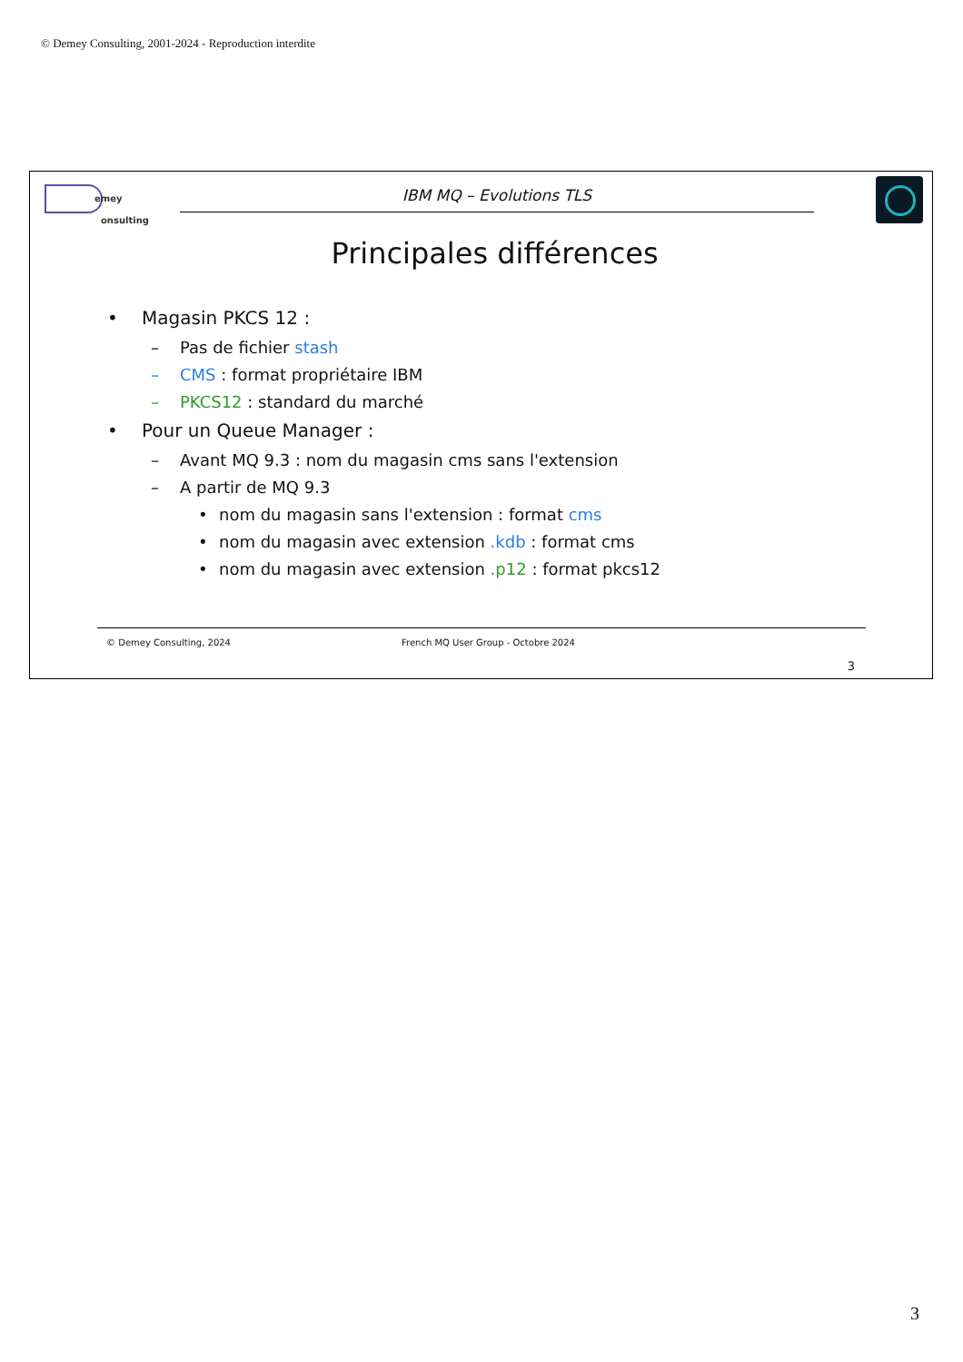© Demey Consulting, 2001-2024 - Reproduction interdite
emey
onsulting
IBM MQ – Evolutions TLS
Principales différences
• Magasin PKCS 12 :
– Pas de fichier stash
– CMS : format propriétaire IBM
– PKCS12 : standard du marché
• Pour un Queue Manager :
– Avant MQ 9.3 : nom du magasin cms sans l'extension
– A partir de MQ 9.3
• nom du magasin sans l'extension : format cms
• nom du magasin avec extension .kdb : format cms
• nom du magasin avec extension .p12 : format pkcs12
© Demey Consulting, 2024 French MQ User Group - Octobre 2024
3
3